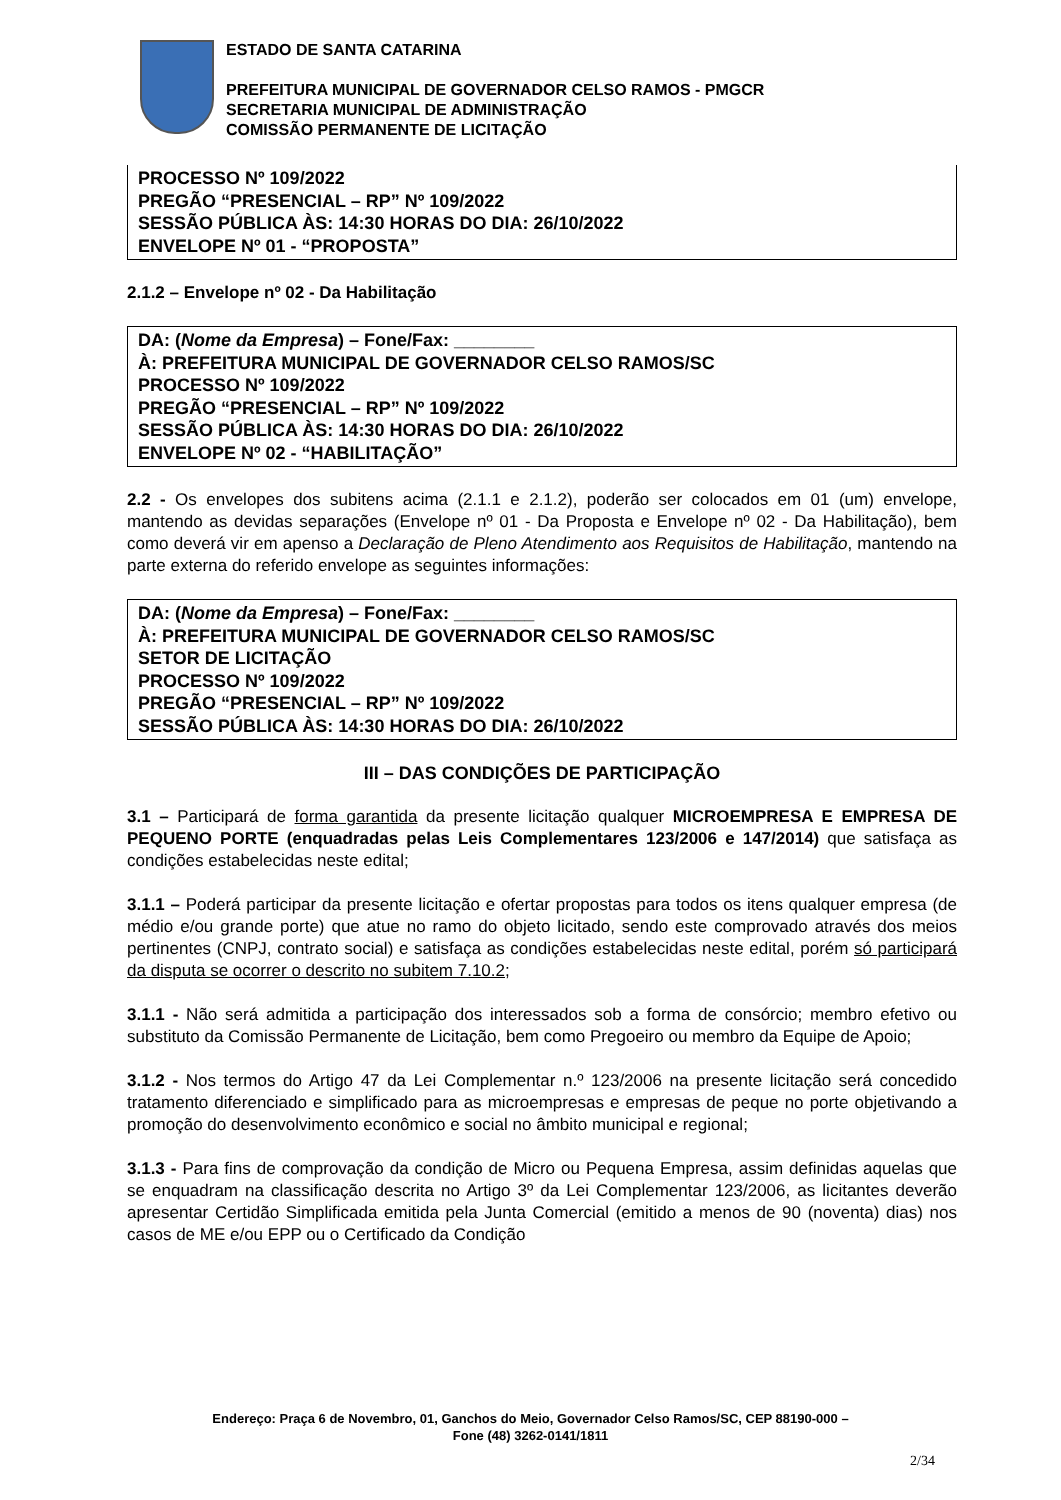ESTADO DE SANTA CATARINA
PREFEITURA MUNICIPAL DE GOVERNADOR CELSO RAMOS - PMGCR
SECRETARIA MUNICIPAL DE ADMINISTRAÇÃO
COMISSÃO PERMANENTE DE LICITAÇÃO
PROCESSO Nº 109/2022
PREGÃO “PRESENCIAL – RP” Nº 109/2022
SESSÃO PÚBLICA ÀS: 14:30 HORAS DO DIA: 26/10/2022
ENVELOPE Nº 01 - “PROPOSTA”
2.1.2 – Envelope nº 02 - Da Habilitação
DA: (Nome da Empresa) – Fone/Fax: ________
À: PREFEITURA MUNICIPAL DE GOVERNADOR CELSO RAMOS/SC
PROCESSO Nº 109/2022
PREGÃO “PRESENCIAL – RP” Nº 109/2022
SESSÃO PÚBLICA ÀS: 14:30 HORAS DO DIA: 26/10/2022
ENVELOPE Nº 02 - “HABILITAÇÃO”
2.2 - Os envelopes dos subitens acima (2.1.1 e 2.1.2), poderão ser colocados em 01 (um) envelope, mantendo as devidas separações (Envelope nº 01 - Da Proposta e Envelope nº 02 - Da Habilitação), bem como deverá vir em apenso a Declaração de Pleno Atendimento aos Requisitos de Habilitação, mantendo na parte externa do referido envelope as seguintes informações:
DA: (Nome da Empresa) – Fone/Fax: ________
À: PREFEITURA MUNICIPAL DE GOVERNADOR CELSO RAMOS/SC
SETOR DE LICITAÇÃO
PROCESSO Nº 109/2022
PREGÃO “PRESENCIAL – RP” Nº 109/2022
SESSÃO PÚBLICA ÀS: 14:30 HORAS DO DIA: 26/10/2022
III – DAS CONDIÇÕES DE PARTICIPAÇÃO
3.1 – Participará de forma garantida da presente licitação qualquer MICROEMPRESA E EMPRESA DE PEQUENO PORTE (enquadradas pelas Leis Complementares 123/2006 e 147/2014) que satisfaça as condições estabelecidas neste edital;
3.1.1 – Poderá participar da presente licitação e ofertar propostas para todos os itens qualquer empresa (de médio e/ou grande porte) que atue no ramo do objeto licitado, sendo este comprovado através dos meios pertinentes (CNPJ, contrato social) e satisfaça as condições estabelecidas neste edital, porém só participará da disputa se ocorrer o descrito no subitem 7.10.2;
3.1.1 - Não será admitida a participação dos interessados sob a forma de consórcio; membro efetivo ou substituto da Comissão Permanente de Licitação, bem como Pregoeiro ou membro da Equipe de Apoio;
3.1.2 - Nos termos do Artigo 47 da Lei Complementar n.º 123/2006 na presente licitação será concedido tratamento diferenciado e simplificado para as microempresas e empresas de peque no porte objetivando a promoção do desenvolvimento econômico e social no âmbito municipal e regional;
3.1.3 - Para fins de comprovação da condição de Micro ou Pequena Empresa, assim definidas aquelas que se enquadram na classificação descrita no Artigo 3º da Lei Complementar 123/2006, as licitantes deverão apresentar Certidão Simplificada emitida pela Junta Comercial (emitido a menos de 90 (noventa) dias) nos casos de ME e/ou EPP ou o Certificado da Condição
Endereço: Praça 6 de Novembro, 01, Ganchos do Meio, Governador Celso Ramos/SC, CEP 88190-000 –
Fone (48) 3262-0141/1811
2/34